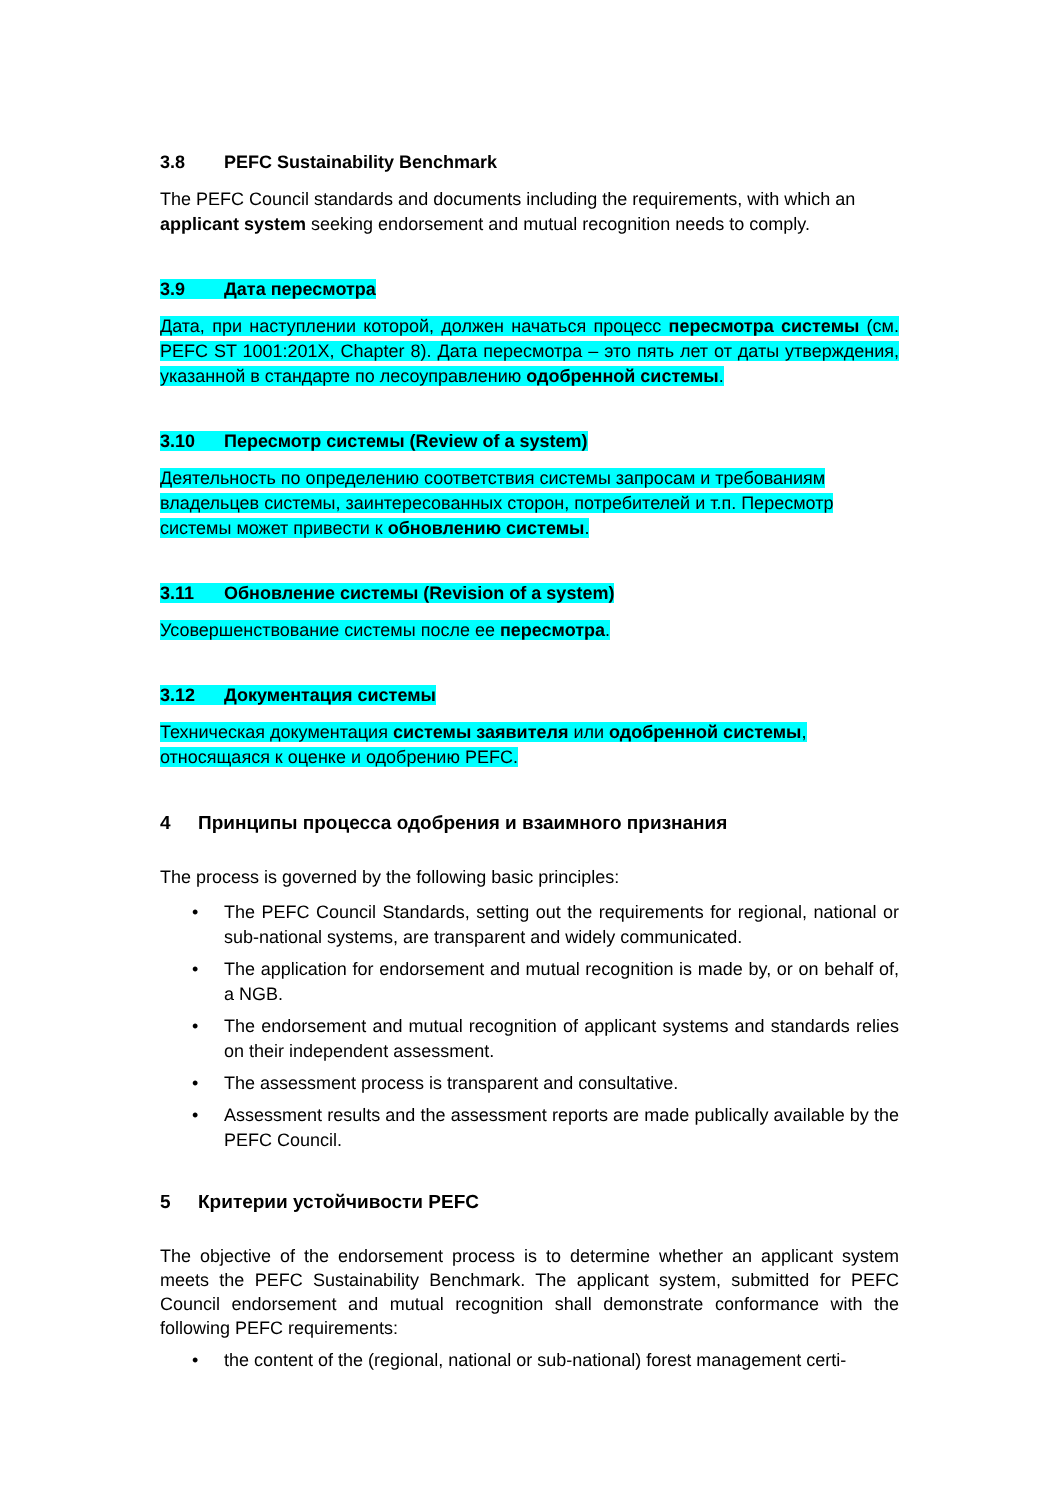3.8 PEFC Sustainability Benchmark
The PEFC Council standards and documents including the requirements, with which an applicant system seeking endorsement and mutual recognition needs to comply.
3.9 Дата пересмотра
Дата, при наступлении которой, должен начаться процесс пересмотра системы (см. PEFC ST 1001:201X, Chapter 8). Дата пересмотра – это пять лет от даты утверждения, указанной в стандарте по лесоуправлению одобренной системы.
3.10 Пересмотр системы (Review of a system)
Деятельность по определению соответствия системы запросам и требованиям владельцев системы, заинтересованных сторон, потребителей и т.п. Пересмотр системы может привести к обновлению системы.
3.11 Обновление системы (Revision of a system)
Усовершенствование системы после ее пересмотра.
3.12 Документация системы
Техническая документация системы заявителя или одобренной системы, относящаяся к оценке и одобрению PEFC.
4 Принципы процесса одобрения и взаимного признания
The process is governed by the following basic principles:
The PEFC Council Standards, setting out the requirements for regional, national or sub-national systems, are transparent and widely communicated.
The application for endorsement and mutual recognition is made by, or on behalf of, a NGB.
The endorsement and mutual recognition of applicant systems and standards relies on their independent assessment.
The assessment process is transparent and consultative.
Assessment results and the assessment reports are made publically available by the PEFC Council.
5 Критерии устойчивости PEFC
The objective of the endorsement process is to determine whether an applicant system meets the PEFC Sustainability Benchmark. The applicant system, submitted for PEFC Council endorsement and mutual recognition shall demonstrate conformance with the following PEFC requirements:
the content of the (regional, national or sub-national) forest management certi-